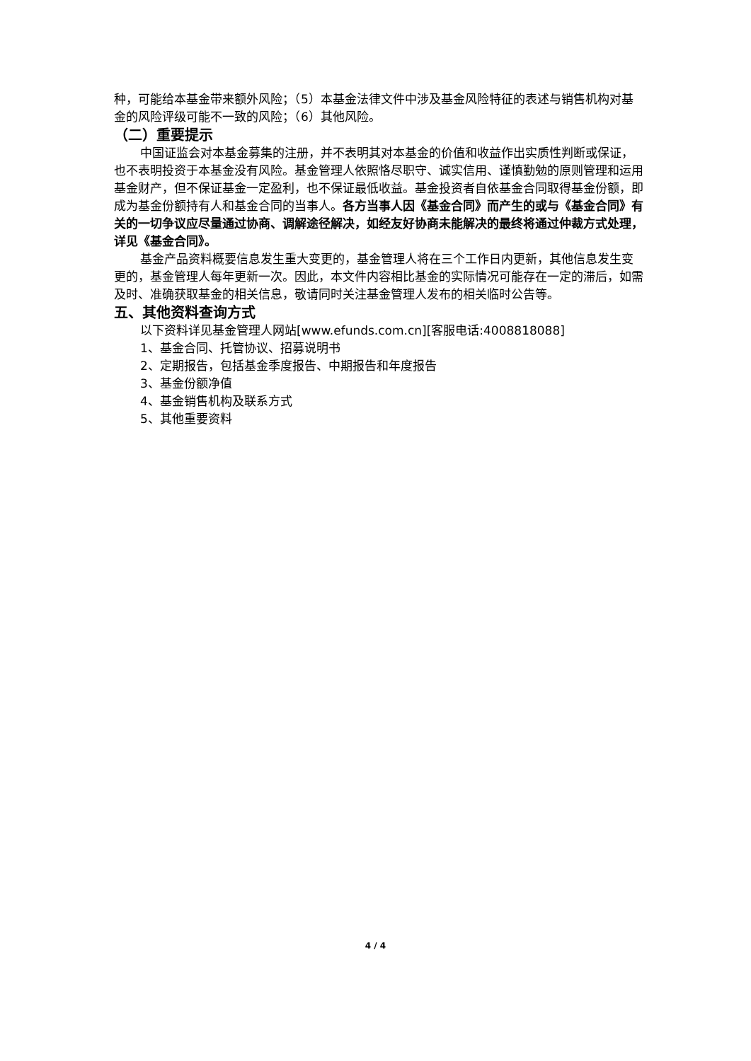种，可能给本基金带来额外风险；（5）本基金法律文件中涉及基金风险特征的表述与销售机构对基金的风险评级可能不一致的风险；（6）其他风险。
（二）重要提示
中国证监会对本基金募集的注册，并不表明其对本基金的价值和收益作出实质性判断或保证，也不表明投资于本基金没有风险。基金管理人依照恪尽职守、诚实信用、谨慎勤勉的原则管理和运用基金财产，但不保证基金一定盈利，也不保证最低收益。基金投资者自依基金合同取得基金份额，即成为基金份额持有人和基金合同的当事人。各方当事人因《基金合同》而产生的或与《基金合同》有关的一切争议应尽量通过协商、调解途径解决，如经友好协商未能解决的最终将通过仲裁方式处理，详见《基金合同》。
基金产品资料概要信息发生重大变更的，基金管理人将在三个工作日内更新，其他信息发生变更的，基金管理人每年更新一次。因此，本文件内容相比基金的实际情况可能存在一定的滞后，如需及时、准确获取基金的相关信息，敬请同时关注基金管理人发布的相关临时公告等。
五、其他资料查询方式
以下资料详见基金管理人网站[www.efunds.com.cn][客服电话:4008818088]
1、基金合同、托管协议、招募说明书
2、定期报告，包括基金季度报告、中期报告和年度报告
3、基金份额净值
4、基金销售机构及联系方式
5、其他重要资料
4 / 4